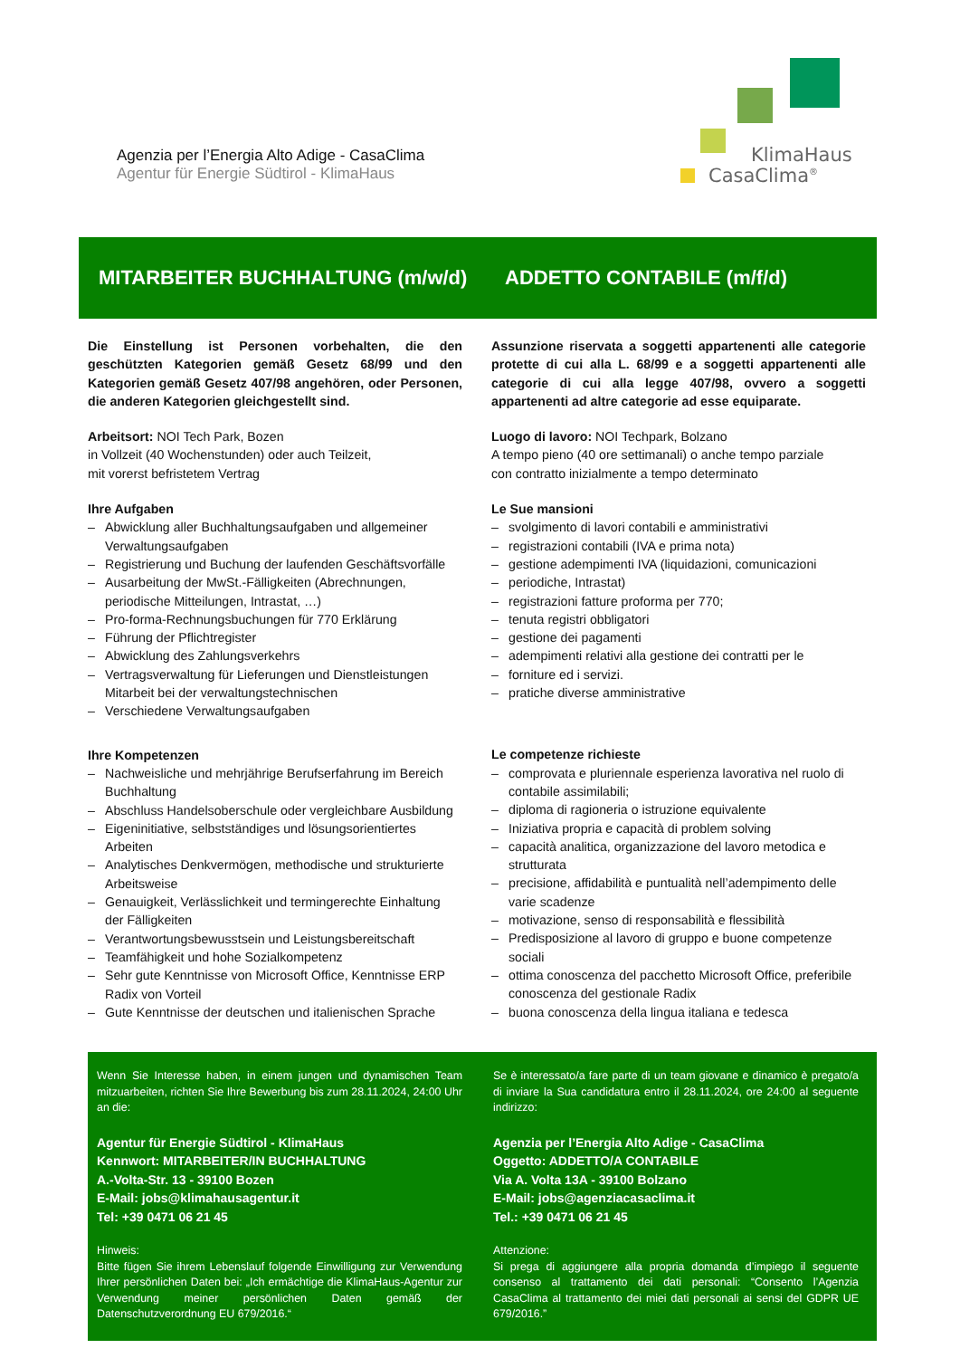Agenzia per l’Energia Alto Adige - CasaClima
Agentur für Energie Südtirol - KlimaHaus
KlimaHaus
CasaClima<sup>®</sup>
MITARBEITER BUCHHALTUNG (m/w/d)
ADDETTO CONTABILE (m/f/d)
Die Einstellung ist Personen vorbehalten, die den geschützten Kategorien gemäß Gesetz 68/99 und den Kategorien gemäß Gesetz 407/98 angehören, oder Personen, die anderen Kategorien gleichgestellt sind.
Arbeitsort: NOI Tech Park, Bozen
in Vollzeit (40 Wochenstunden) oder auch Teilzeit,
mit vorerst befristetem Vertrag
Ihre Aufgaben
– Abwicklung aller Buchhaltungsaufgaben und allgemeiner Verwaltungsaufgaben
– Registrierung und Buchung der laufenden Geschäftsvorfälle
– Ausarbeitung der MwSt.-Fälligkeiten (Abrechnungen, periodische Mitteilungen, Intrastat, …)
– Pro-forma-Rechnungsbuchungen für 770 Erklärung
– Führung der Pflichtregister
– Abwicklung des Zahlungsverkehrs
– Vertragsverwaltung für Lieferungen und Dienstleistungen Mitarbeit bei der verwaltungstechnischen
– Verschiedene Verwaltungsaufgaben
Ihre Kompetenzen
– Nachweisliche und mehrjährige Berufserfahrung im Bereich Buchhaltung
– Abschluss Handelsoberschule oder vergleichbare Ausbildung
– Eigeninitiative, selbstständiges und lösungsorientiertes Arbeiten
– Analytisches Denkvermögen, methodische und strukturierte Arbeitsweise
– Genauigkeit, Verlässlichkeit und termingerechte Einhaltung der Fälligkeiten
– Verantwortungsbewusstsein und Leistungsbereitschaft
– Teamfähigkeit und hohe Sozialkompetenz
– Sehr gute Kenntnisse von Microsoft Office, Kenntnisse ERP Radix von Vorteil
– Gute Kenntnisse der deutschen und italienischen Sprache
Assunzione riservata a soggetti appartenenti alle categorie protette di cui alla L. 68/99 e a soggetti appartenenti alle categorie di cui alla legge 407/98, ovvero a soggetti appartenenti ad altre categorie ad esse equiparate.
Luogo di lavoro: NOI Techpark, Bolzano
A tempo pieno (40 ore settimanali) o anche tempo parziale
con contratto inizialmente a tempo determinato
Le Sue mansioni
– svolgimento di lavori contabili e amministrativi
– registrazioni contabili (IVA e prima nota)
– gestione adempimenti IVA (liquidazioni, comunicazioni
– periodiche, Intrastat)
– registrazioni fatture proforma per 770;
– tenuta registri obbligatori
– gestione dei pagamenti
– adempimenti relativi alla gestione dei contratti per le
– forniture ed i servizi.
– pratiche diverse amministrative
Le competenze richieste
– comprovata e pluriennale esperienza lavorativa nel ruolo di contabile assimilabili;
– diploma di ragioneria o istruzione equivalente
– Iniziativa propria e capacità di problem solving
– capacità analitica, organizzazione del lavoro metodica e strutturata
– precisione, affidabilità e puntualità nell’adempimento delle varie scadenze
– motivazione, senso di responsabilità e flessibilità
– Predisposizione al lavoro di gruppo e buone competenze sociali
– ottima conoscenza del pacchetto Microsoft Office, preferibile conoscenza del gestionale Radix
– buona conoscenza della lingua italiana e tedesca
Wenn Sie Interesse haben, in einem jungen und dynamischen Team mitzuarbeiten, richten Sie Ihre Bewerbung bis zum 28.11.2024, 24:00 Uhr an die:
Agentur für Energie Südtirol - KlimaHaus
Kennwort: MITARBEITER/IN BUCHHALTUNG
A.-Volta-Str. 13 - 39100 Bozen
E-Mail: jobs@klimahausagentur.it
Tel: +39 0471 06 21 45
Hinweis:
Bitte fügen Sie ihrem Lebenslauf folgende Einwilligung zur Verwendung Ihrer persönlichen Daten bei: „Ich ermächtige die KlimaHaus-Agentur zur Verwendung meiner persönlichen Daten gemäß der Datenschutzverordnung EU 679/2016.“
Se è interessato/a fare parte di un team giovane e dinamico è pregato/a di inviare la Sua candidatura entro il 28.11.2024, ore 24:00 al seguente indirizzo:
Agenzia per l’Energia Alto Adige - CasaClima
Oggetto: ADDETTO/A CONTABILE
Via A. Volta 13A - 39100 Bolzano
E-Mail: jobs@agenziacasaclima.it
Tel.: +39 0471 06 21 45
Attenzione:
Si prega di aggiungere alla propria domanda d’impiego il seguente consenso al trattamento dei dati personali: “Consento l’Agenzia CasaClima al trattamento dei miei dati personali ai sensi del GDPR UE 679/2016.”